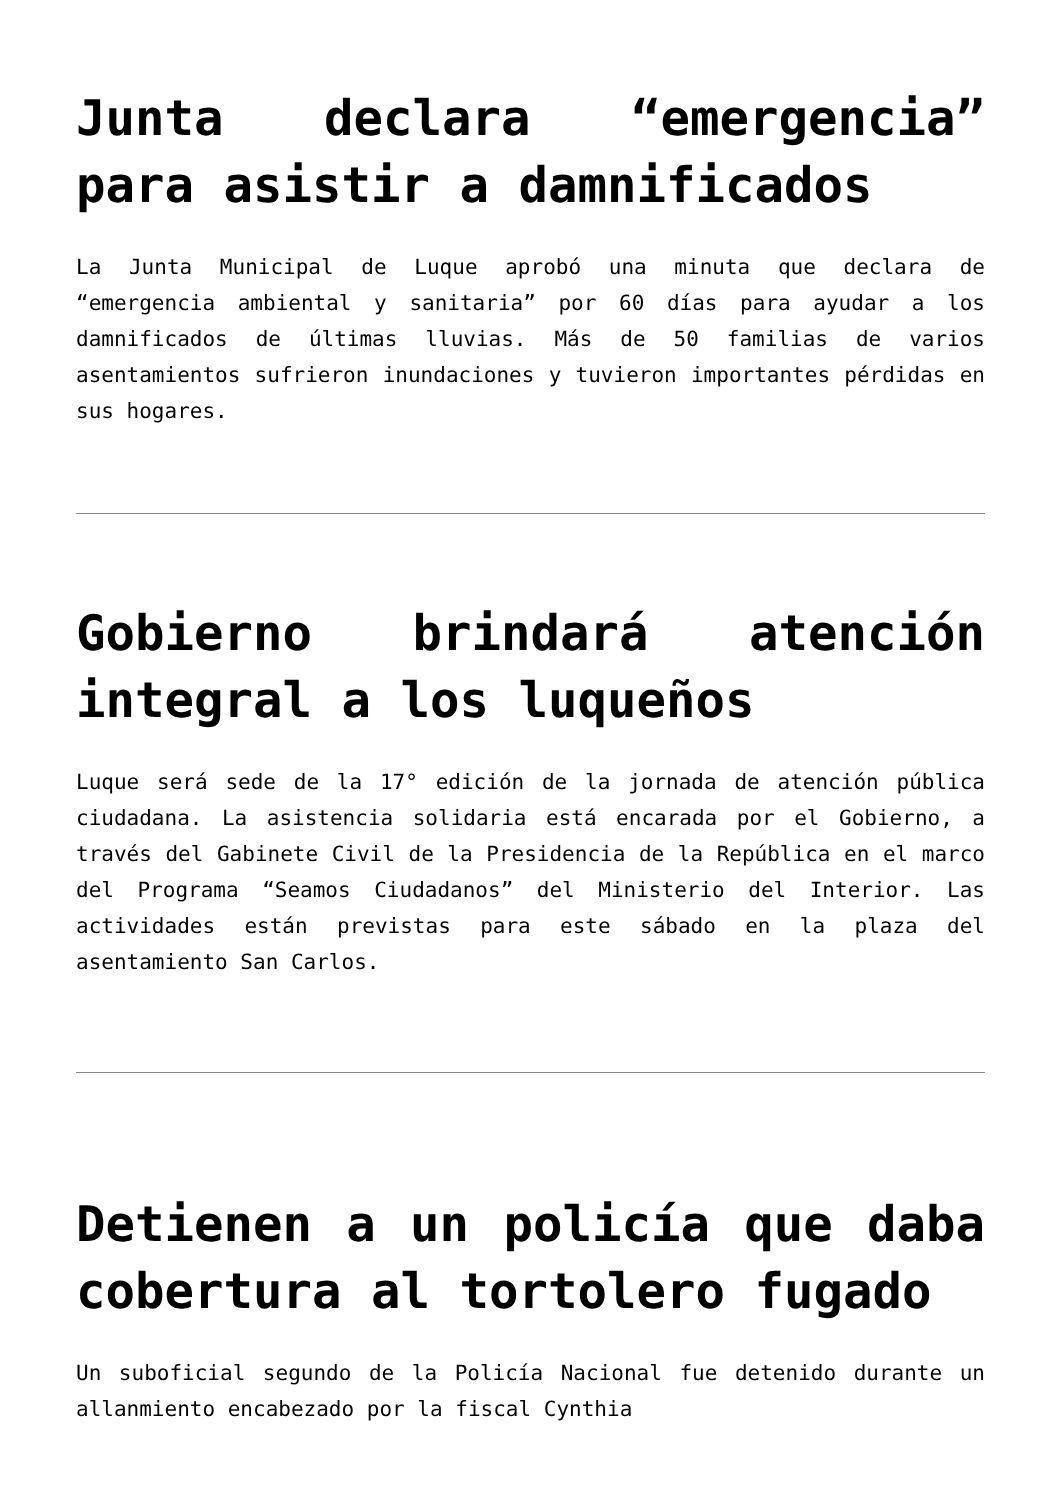Junta declara “emergencia” para asistir a damnificados
La Junta Municipal de Luque aprobó una minuta que declara de “emergencia ambiental y sanitaria” por 60 días para ayudar a los damnificados de últimas lluvias. Más de 50 familias de varios asentamientos sufrieron inundaciones y tuvieron importantes pérdidas en sus hogares.
Gobierno brindará atención integral a los luqueños
Luque será sede de la 17° edición de la jornada de atención pública ciudadana. La asistencia solidaria está encarada por el Gobierno, a través del Gabinete Civil de la Presidencia de la República en el marco del Programa “Seamos Ciudadanos” del Ministerio del Interior. Las actividades están previstas para este sábado en la plaza del asentamiento San Carlos.
Detienen a un policía que daba cobertura al tortolero fugado
Un suboficial segundo de la Policía Nacional fue detenido durante un allanmiento encabezado por la fiscal Cynthia